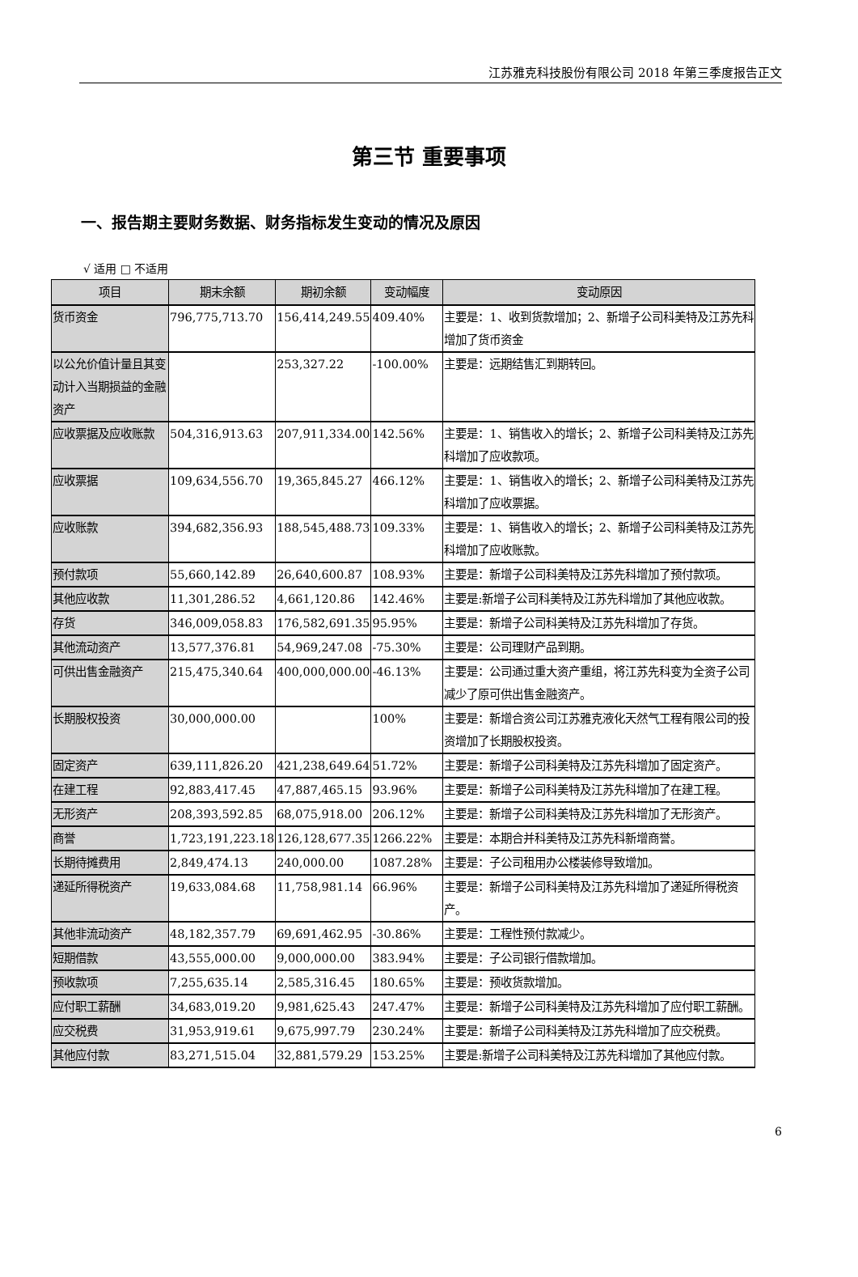江苏雅克科技股份有限公司 2018 年第三季度报告正文
第三节 重要事项
一、报告期主要财务数据、财务指标发生变动的情况及原因
√ 适用 □ 不适用
| 项目 | 期末余额 | 期初余额 | 变动幅度 | 变动原因 |
| --- | --- | --- | --- | --- |
| 货币资金 | 796,775,713.70 | 156,414,249.55 | 409.40% | 主要是：1、收到货款增加；2、新增子公司科美特及江苏先科增加了货币资金 |
| 以公允价值计量且其变动计入当期损益的金融资产 | | 253,327.22 | -100.00% | 主要是：远期结售汇到期转回。 |
| 应收票据及应收账款 | 504,316,913.63 | 207,911,334.00 | 142.56% | 主要是：1、销售收入的增长；2、新增子公司科美特及江苏先科增加了应收款项。 |
| 应收票据 | 109,634,556.70 | 19,365,845.27 | 466.12% | 主要是：1、销售收入的增长；2、新增子公司科美特及江苏先科增加了应收票据。 |
| 应收账款 | 394,682,356.93 | 188,545,488.73 | 109.33% | 主要是：1、销售收入的增长；2、新增子公司科美特及江苏先科增加了应收账款。 |
| 预付款项 | 55,660,142.89 | 26,640,600.87 | 108.93% | 主要是：新增子公司科美特及江苏先科增加了预付款项。 |
| 其他应收款 | 11,301,286.52 | 4,661,120.86 | 142.46% | 主要是:新增子公司科美特及江苏先科增加了其他应收款。 |
| 存货 | 346,009,058.83 | 176,582,691.35 | 95.95% | 主要是：新增子公司科美特及江苏先科增加了存货。 |
| 其他流动资产 | 13,577,376.81 | 54,969,247.08 | -75.30% | 主要是：公司理财产品到期。 |
| 可供出售金融资产 | 215,475,340.64 | 400,000,000.00 | -46.13% | 主要是：公司通过重大资产重组，将江苏先科变为全资子公司减少了原可供出售金融资产。 |
| 长期股权投资 | 30,000,000.00 | | 100% | 主要是：新增合资公司江苏雅克液化天然气工程有限公司的投资增加了长期股权投资。 |
| 固定资产 | 639,111,826.20 | 421,238,649.64 | 51.72% | 主要是：新增子公司科美特及江苏先科增加了固定资产。 |
| 在建工程 | 92,883,417.45 | 47,887,465.15 | 93.96% | 主要是：新增子公司科美特及江苏先科增加了在建工程。 |
| 无形资产 | 208,393,592.85 | 68,075,918.00 | 206.12% | 主要是：新增子公司科美特及江苏先科增加了无形资产。 |
| 商誉 | 1,723,191,223.18 | 126,128,677.35 | 1266.22% | 主要是：本期合并科美特及江苏先科新增商誉。 |
| 长期待摊费用 | 2,849,474.13 | 240,000.00 | 1087.28% | 主要是：子公司租用办公楼装修导致增加。 |
| 递延所得税资产 | 19,633,084.68 | 11,758,981.14 | 66.96% | 主要是：新增子公司科美特及江苏先科增加了递延所得税资产。 |
| 其他非流动资产 | 48,182,357.79 | 69,691,462.95 | -30.86% | 主要是：工程性预付款减少。 |
| 短期借款 | 43,555,000.00 | 9,000,000.00 | 383.94% | 主要是：子公司银行借款增加。 |
| 预收款项 | 7,255,635.14 | 2,585,316.45 | 180.65% | 主要是：预收货款增加。 |
| 应付职工薪酬 | 34,683,019.20 | 9,981,625.43 | 247.47% | 主要是：新增子公司科美特及江苏先科增加了应付职工薪酬。 |
| 应交税费 | 31,953,919.61 | 9,675,997.79 | 230.24% | 主要是：新增子公司科美特及江苏先科增加了应交税费。 |
| 其他应付款 | 83,271,515.04 | 32,881,579.29 | 153.25% | 主要是:新增子公司科美特及江苏先科增加了其他应付款。 |
6